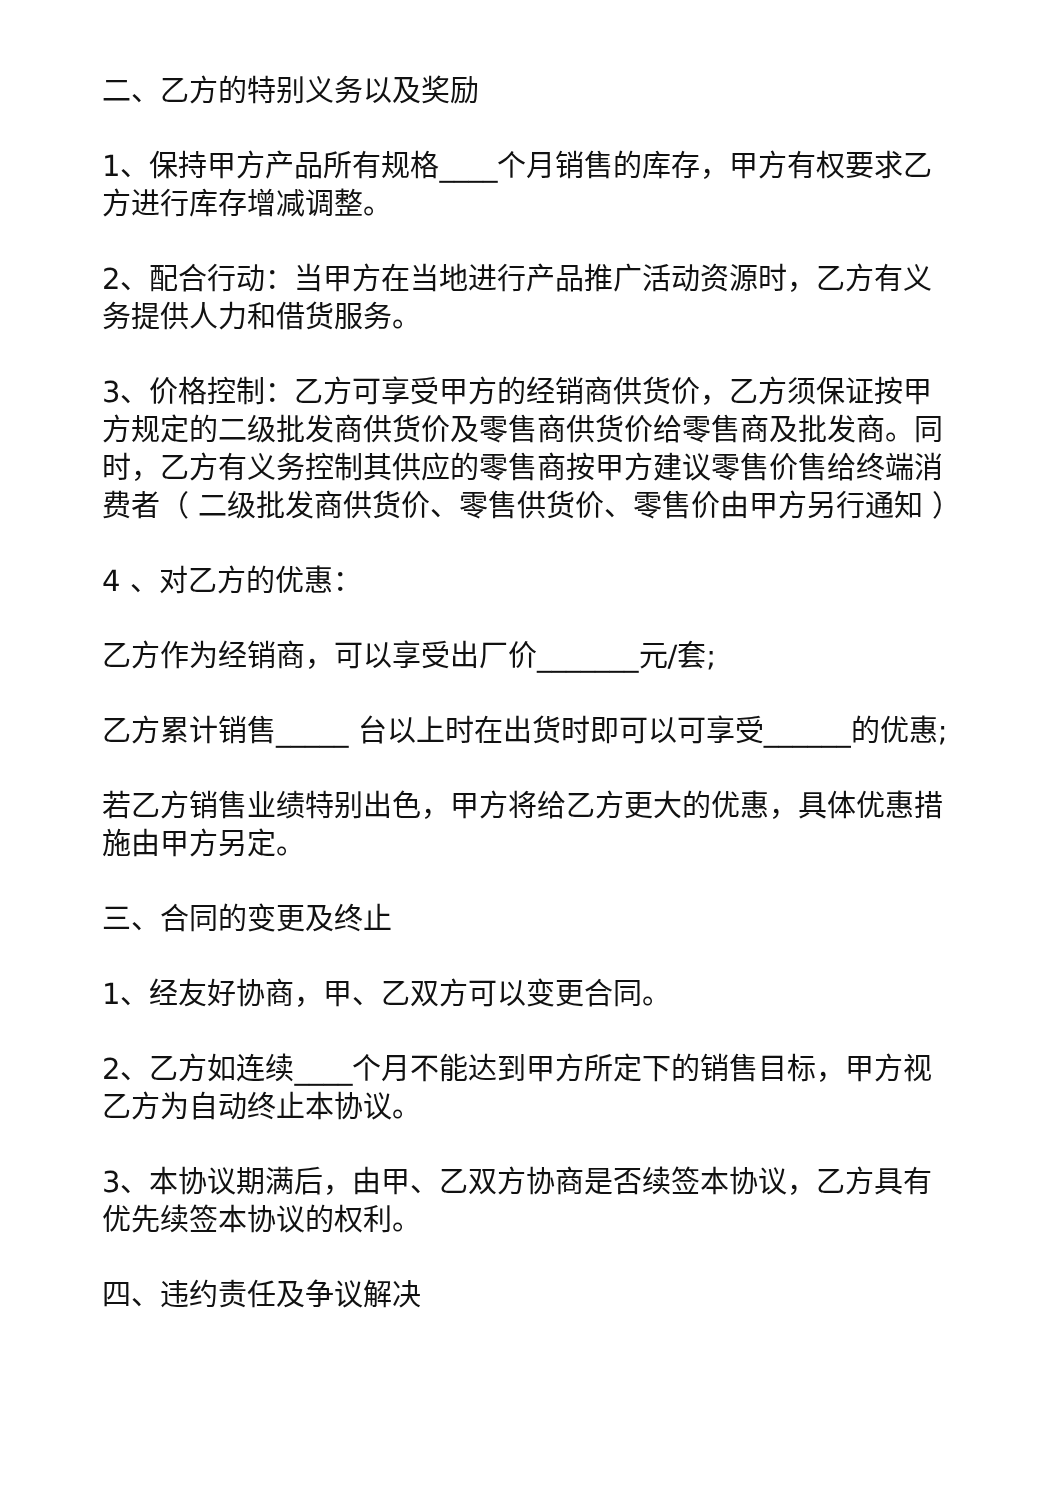二、乙方的特别义务以及奖励
1、保持甲方产品所有规格____个月销售的库存，甲方有权要求乙方进行库存增减调整。
2、配合行动：当甲方在当地进行产品推广活动资源时，乙方有义务提供人力和借货服务。
3、价格控制：乙方可享受甲方的经销商供货价，乙方须保证按甲方规定的二级批发商供货价及零售商供货价给零售商及批发商。同时，乙方有义务控制其供应的零售商按甲方建议零售价售给终端消费者（ 二级批发商供货价、零售供货价、零售价由甲方另行通知 ）
4 、对乙方的优惠：
乙方作为经销商，可以享受出厂价_______元/套;
乙方累计销售_____ 台以上时在出货时即可以可享受______的优惠;
若乙方销售业绩特别出色，甲方将给乙方更大的优惠，具体优惠措施由甲方另定。
三、合同的变更及终止
1、经友好协商，甲、乙双方可以变更合同。
2、乙方如连续____个月不能达到甲方所定下的销售目标，甲方视乙方为自动终止本协议。
3、本协议期满后，由甲、乙双方协商是否续签本协议，乙方具有优先续签本协议的权利。
四、违约责任及争议解决